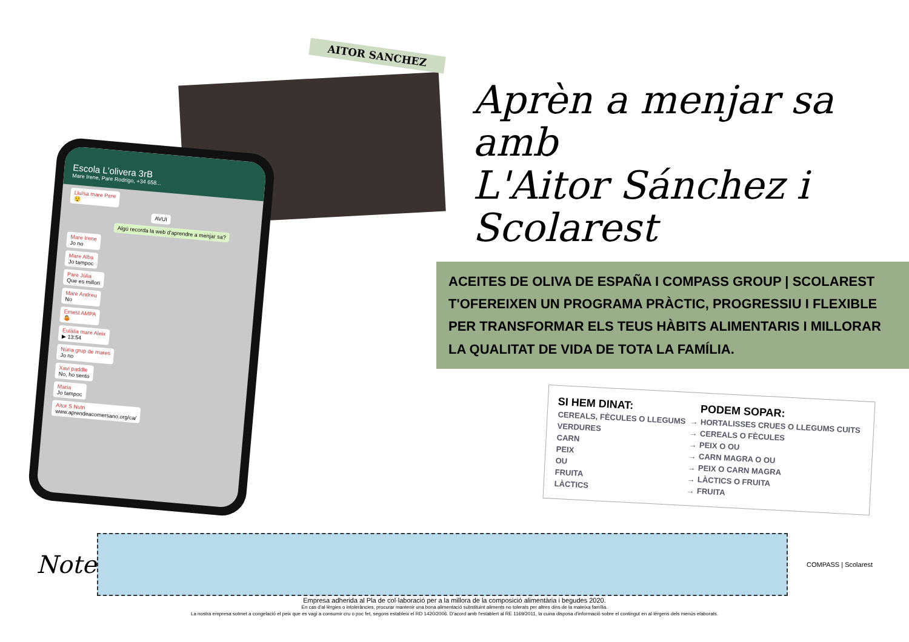AITOR SANCHEZ
Escola L'olivera 3rB
Mare Irene, Pare Rodrigo, +34 658...
Lluïsa mare Pere
😯
AVUI
Algú recorda la web d'aprendre a menjar sa?
Mare Irene
Jo no
Mare Alba
Jo tampoc
Pare Júlia
Que es millori
Mare Andreu
No
Ernest AMPA
🤷
Eulàlia mare Aleix
▶ 13:54
Núria grup de mares
Jo no
Xavi paddle
No, ho sento
Maria
Jo tampoc
Aitor S Nutri
www.aprendeacomersano.org/ca/
Aprèn a menjar sa amb
L'Aitor Sánchez i Scolarest
ACEITES DE OLIVA DE ESPAÑA I COMPASS GROUP | SCOLAREST T'OFEREIXEN UN PROGRAMA PRÀCTIC, PROGRESSIU I FLEXIBLE PER TRANSFORMAR ELS TEUS HÀBITS ALIMENTARIS I MILLORAR LA QUALITAT DE VIDA DE TOTA LA FAMÍLIA.
| SI HEM DINAT: | | PODEM SOPAR: |
| --- | --- | --- |
| CEREALS, FÈCULES O LLEGUMS | → | HORTALISSES CRUES O LLEGUMS CUITS |
| VERDURES | → | CEREALS O FÈCULES |
| CARN | → | PEIX O OU |
| PEIX | → | CARN MAGRA O OU |
| OU | → | PEIX O CARN MAGRA |
| FRUITA | → | LÀCTICS O FRUITA |
| LÀCTICS | → | FRUITA |
Notes:
COMPASS | Scolarest
Empresa adherida al Pla de col·laboració per a la millora de la composició alimentària i begudes 2020.
En cas d'al·lèrgies o intoleràncies, procurar mantenir una bona alimentació substituint aliments no tolerats per altres dins de la mateixa família.
La nostra empresa sotmet a congelació el peix que es vagi a consumir cru o poc fet, segons estableix el RD 1420/2006. D'acord amb l'establert al RE 1169/2011, la cuina disposa d'informació sobre el contingut en al·lèrgens dels menús elaborats.